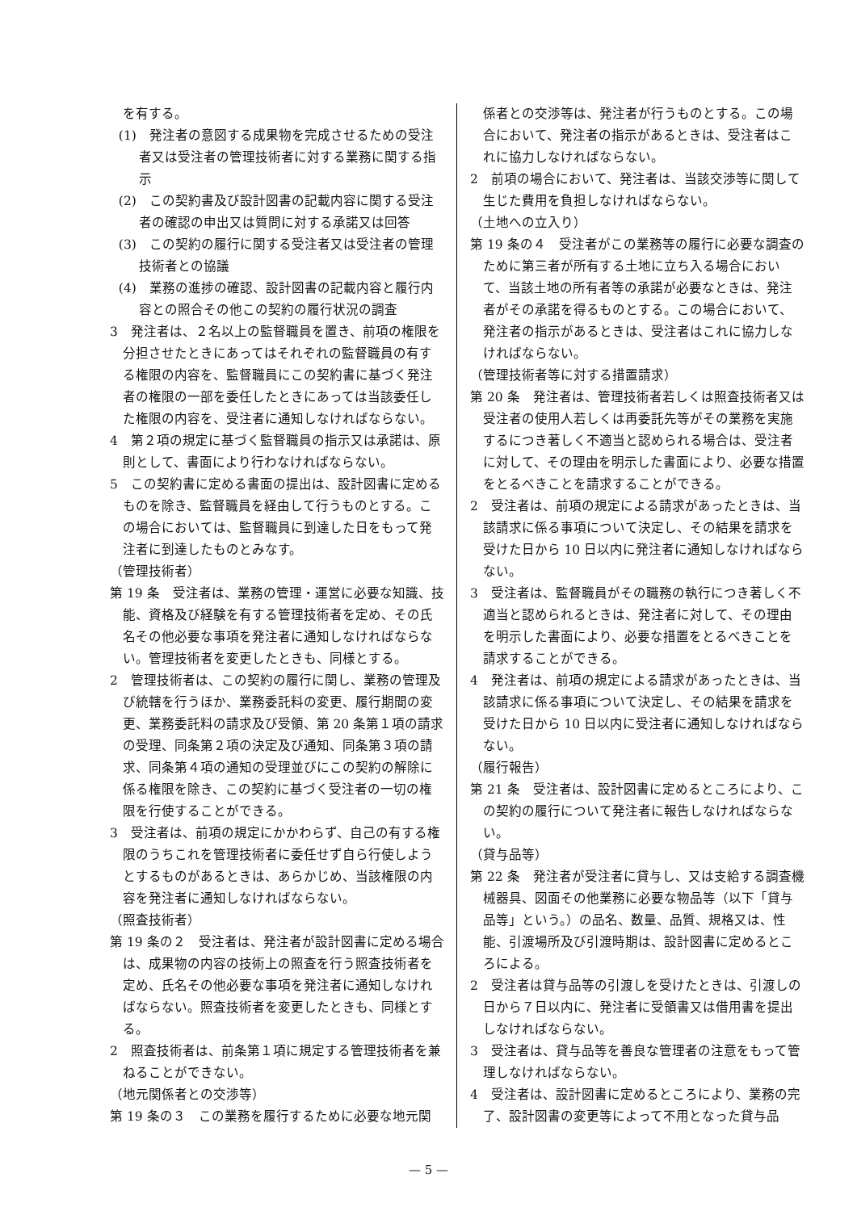を有する。
(1)　発注者の意図する成果物を完成させるための受注者又は受注者の管理技術者に対する業務に関する指示
(2)　この契約書及び設計図書の記載内容に関する受注者の確認の申出又は質問に対する承諾又は回答
(3)　この契約の履行に関する受注者又は受注者の管理技術者との協議
(4)　業務の進捗の確認、設計図書の記載内容と履行内容との照合その他この契約の履行状況の調査
3　発注者は、２名以上の監督職員を置き、前項の権限を分担させたときにあってはそれぞれの監督職員の有する権限の内容を、監督職員にこの契約書に基づく発注者の権限の一部を委任したときにあっては当該委任した権限の内容を、受注者に通知しなければならない。
4　第２項の規定に基づく監督職員の指示又は承諾は、原則として、書面により行わなければならない。
5　この契約書に定める書面の提出は、設計図書に定めるものを除き、監督職員を経由して行うものとする。この場合においては、監督職員に到達した日をもって発注者に到達したものとみなす。
（管理技術者）
第 19 条　受注者は、業務の管理・運営に必要な知識、技能、資格及び経験を有する管理技術者を定め、その氏名その他必要な事項を発注者に通知しなければならない。管理技術者を変更したときも、同様とする。
2　管理技術者は、この契約の履行に関し、業務の管理及び統轄を行うほか、業務委託料の変更、履行期間の変更、業務委託料の請求及び受領、第 20 条第１項の請求の受理、同条第２項の決定及び通知、同条第３項の請求、同条第４項の通知の受理並びにこの契約の解除に係る権限を除き、この契約に基づく受注者の一切の権限を行使することができる。
3　受注者は、前項の規定にかかわらず、自己の有する権限のうちこれを管理技術者に委任せず自ら行使しようとするものがあるときは、あらかじめ、当該権限の内容を発注者に通知しなければならない。
（照査技術者）
第 19 条の２　受注者は、発注者が設計図書に定める場合は、成果物の内容の技術上の照査を行う照査技術者を定め、氏名その他必要な事項を発注者に通知しなければならない。照査技術者を変更したときも、同様とする。
2　照査技術者は、前条第１項に規定する管理技術者を兼ねることができない。
（地元関係者との交渉等）
第 19 条の３　この業務を履行するために必要な地元関
係者との交渉等は、発注者が行うものとする。この場合において、発注者の指示があるときは、受注者はこれに協力しなければならない。
2　前項の場合において、発注者は、当該交渉等に関して生じた費用を負担しなければならない。
（土地への立入り）
第 19 条の４　受注者がこの業務等の履行に必要な調査のために第三者が所有する土地に立ち入る場合において、当該土地の所有者等の承諾が必要なときは、発注者がその承諾を得るものとする。この場合において、発注者の指示があるときは、受注者はこれに協力しなければならない。
（管理技術者等に対する措置請求）
第 20 条　発注者は、管理技術者若しくは照査技術者又は受注者の使用人若しくは再委託先等がその業務を実施するにつき著しく不適当と認められる場合は、受注者に対して、その理由を明示した書面により、必要な措置をとるべきことを請求することができる。
2　受注者は、前項の規定による請求があったときは、当該請求に係る事項について決定し、その結果を請求を受けた日から 10 日以内に発注者に通知しなければならない。
3　受注者は、監督職員がその職務の執行につき著しく不適当と認められるときは、発注者に対して、その理由を明示した書面により、必要な措置をとるべきことを請求することができる。
4　発注者は、前項の規定による請求があったときは、当該請求に係る事項について決定し、その結果を請求を受けた日から 10 日以内に受注者に通知しなければならない。
（履行報告）
第 21 条　受注者は、設計図書に定めるところにより、この契約の履行について発注者に報告しなければならない。
（貸与品等）
第 22 条　発注者が受注者に貸与し、又は支給する調査機械器具、図面その他業務に必要な物品等（以下「貸与品等」という。）の品名、数量、品質、規格又は、性能、引渡場所及び引渡時期は、設計図書に定めるところによる。
2　受注者は貸与品等の引渡しを受けたときは、引渡しの日から７日以内に、発注者に受領書又は借用書を提出しなければならない。
3　受注者は、貸与品等を善良な管理者の注意をもって管理しなければならない。
4　受注者は、設計図書に定めるところにより、業務の完了、設計図書の変更等によって不用となった貸与品
— 5 —